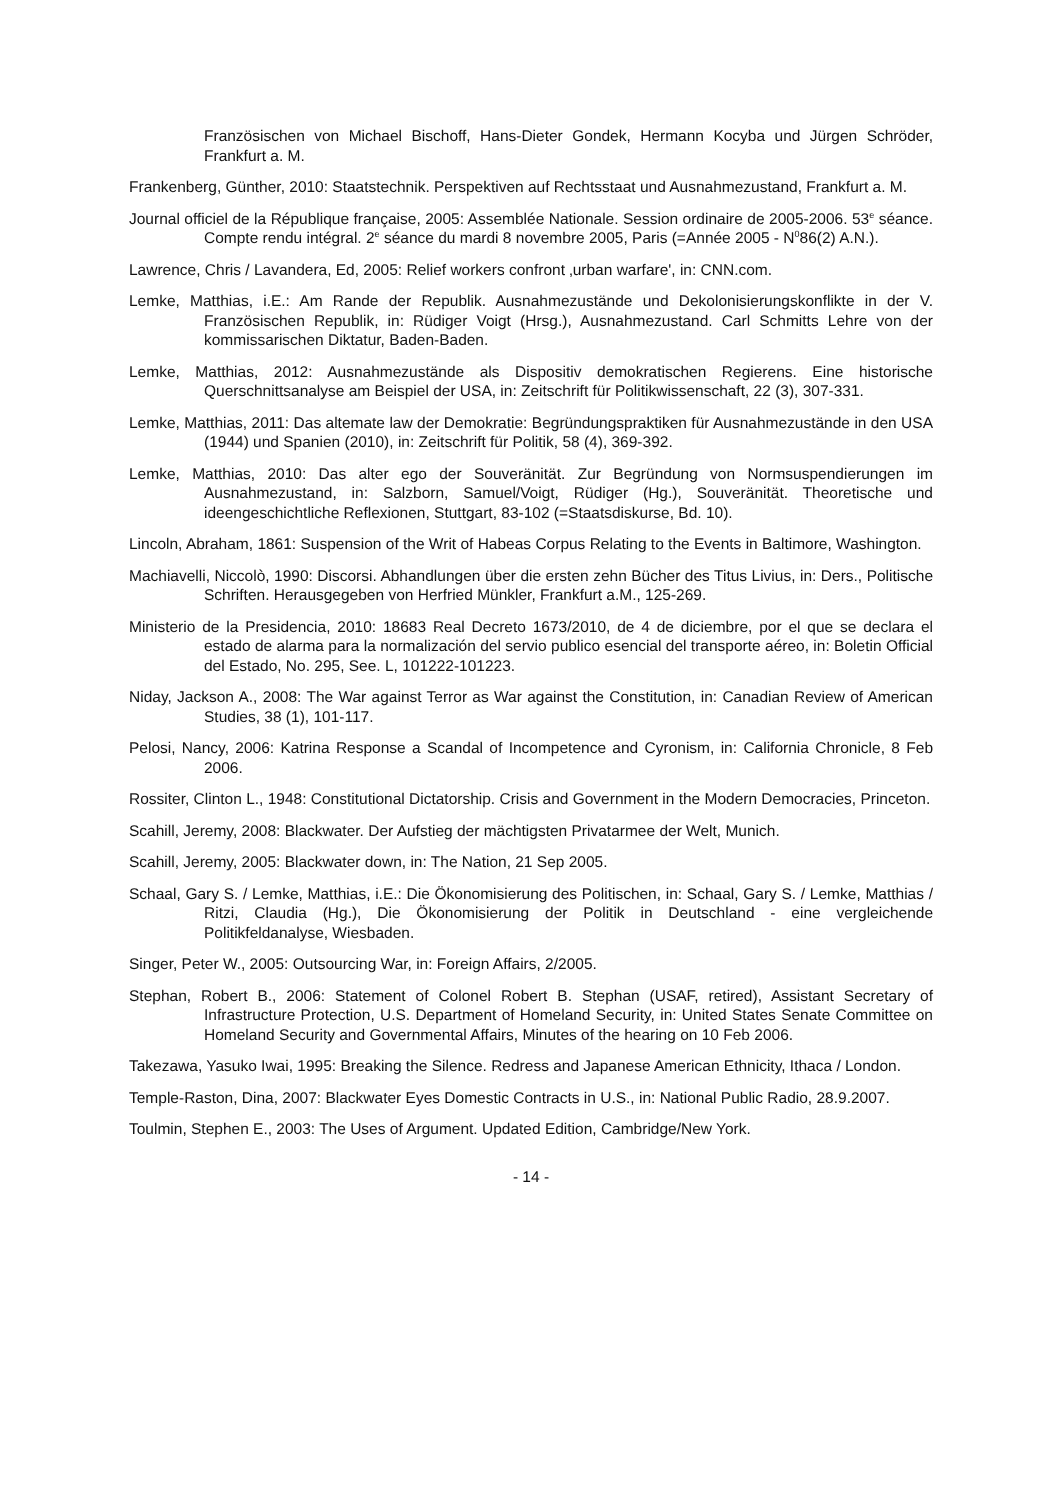Französischen von Michael Bischoff, Hans-Dieter Gondek, Hermann Kocyba und Jürgen Schröder, Frankfurt a. M.
Frankenberg, Günther, 2010: Staatstechnik. Perspektiven auf Rechtsstaat und Ausnahmezustand, Frankfurt a. M.
Journal officiel de la République française, 2005: Assemblée Nationale. Session ordinaire de 2005-2006. 53<sup>e</sup> séance. Compte rendu intégral. 2<sup>e</sup> séance du mardi 8 novembre 2005, Paris (=Année 2005 - N<sup>0</sup>86(2) A.N.).
Lawrence, Chris / Lavandera, Ed, 2005: Relief workers confront ‚urban warfare', in: CNN.com.
Lemke, Matthias, i.E.: Am Rande der Republik. Ausnahmezustände und Dekolonisierungskonflikte in der V. Französischen Republik, in: Rüdiger Voigt (Hrsg.), Ausnahmezustand. Carl Schmitts Lehre von der kommissarischen Diktatur, Baden-Baden.
Lemke, Matthias, 2012: Ausnahmezustände als Dispositiv demokratischen Regierens. Eine historische Querschnittsanalyse am Beispiel der USA, in: Zeitschrift für Politikwissenschaft, 22 (3), 307-331.
Lemke, Matthias, 2011: Das altemate law der Demokratie: Begründungspraktiken für Ausnahmezustände in den USA (1944) und Spanien (2010), in: Zeitschrift für Politik, 58 (4), 369-392.
Lemke, Matthias, 2010: Das alter ego der Souveränität. Zur Begründung von Normsuspendierungen im Ausnahmezustand, in: Salzborn, Samuel/Voigt, Rüdiger (Hg.), Souveränität. Theoretische und ideengeschichtliche Reflexionen, Stuttgart, 83-102 (=Staatsdiskurse, Bd. 10).
Lincoln, Abraham, 1861: Suspension of the Writ of Habeas Corpus Relating to the Events in Baltimore, Washington.
Machiavelli, Niccolò, 1990: Discorsi. Abhandlungen über die ersten zehn Bücher des Titus Livius, in: Ders., Politische Schriften. Herausgegeben von Herfried Münkler, Frankfurt a.M., 125-269.
Ministerio de la Presidencia, 2010: 18683 Real Decreto 1673/2010, de 4 de diciembre, por el que se declara el estado de alarma para la normalización del servio publico esencial del transporte aéreo, in: Boletin Official del Estado, No. 295, See. L, 101222-101223.
Niday, Jackson A., 2008: The War against Terror as War against the Constitution, in: Canadian Review of American Studies, 38 (1), 101-117.
Pelosi, Nancy, 2006: Katrina Response a Scandal of Incompetence and Cyronism, in: California Chronicle, 8 Feb 2006.
Rossiter, Clinton L., 1948: Constitutional Dictatorship. Crisis and Government in the Modern Democracies, Princeton.
Scahill, Jeremy, 2008: Blackwater. Der Aufstieg der mächtigsten Privatarmee der Welt, Munich.
Scahill, Jeremy, 2005: Blackwater down, in: The Nation, 21 Sep 2005.
Schaal, Gary S. / Lemke, Matthias, i.E.: Die Ökonomisierung des Politischen, in: Schaal, Gary S. / Lemke, Matthias / Ritzi, Claudia (Hg.), Die Ökonomisierung der Politik in Deutschland - eine vergleichende Politikfeldanalyse, Wiesbaden.
Singer, Peter W., 2005: Outsourcing War, in: Foreign Affairs, 2/2005.
Stephan, Robert B., 2006: Statement of Colonel Robert B. Stephan (USAF, retired), Assistant Secre­tary of Infrastructure Protection, U.S. Department of Homeland Security, in: United States Senate Committee on Homeland Security and Governmental Affairs, Minutes of the hearing on 10 Feb 2006.
Takezawa, Yasuko Iwai, 1995: Breaking the Silence. Redress and Japanese American Ethnicity, Ithaca / London.
Temple-Raston, Dina, 2007: Blackwater Eyes Domestic Contracts in U.S., in: National Public Radio, 28.9.2007.
Toulmin, Stephen E., 2003: The Uses of Argument. Updated Edition, Cambridge/New York.
- 14 -